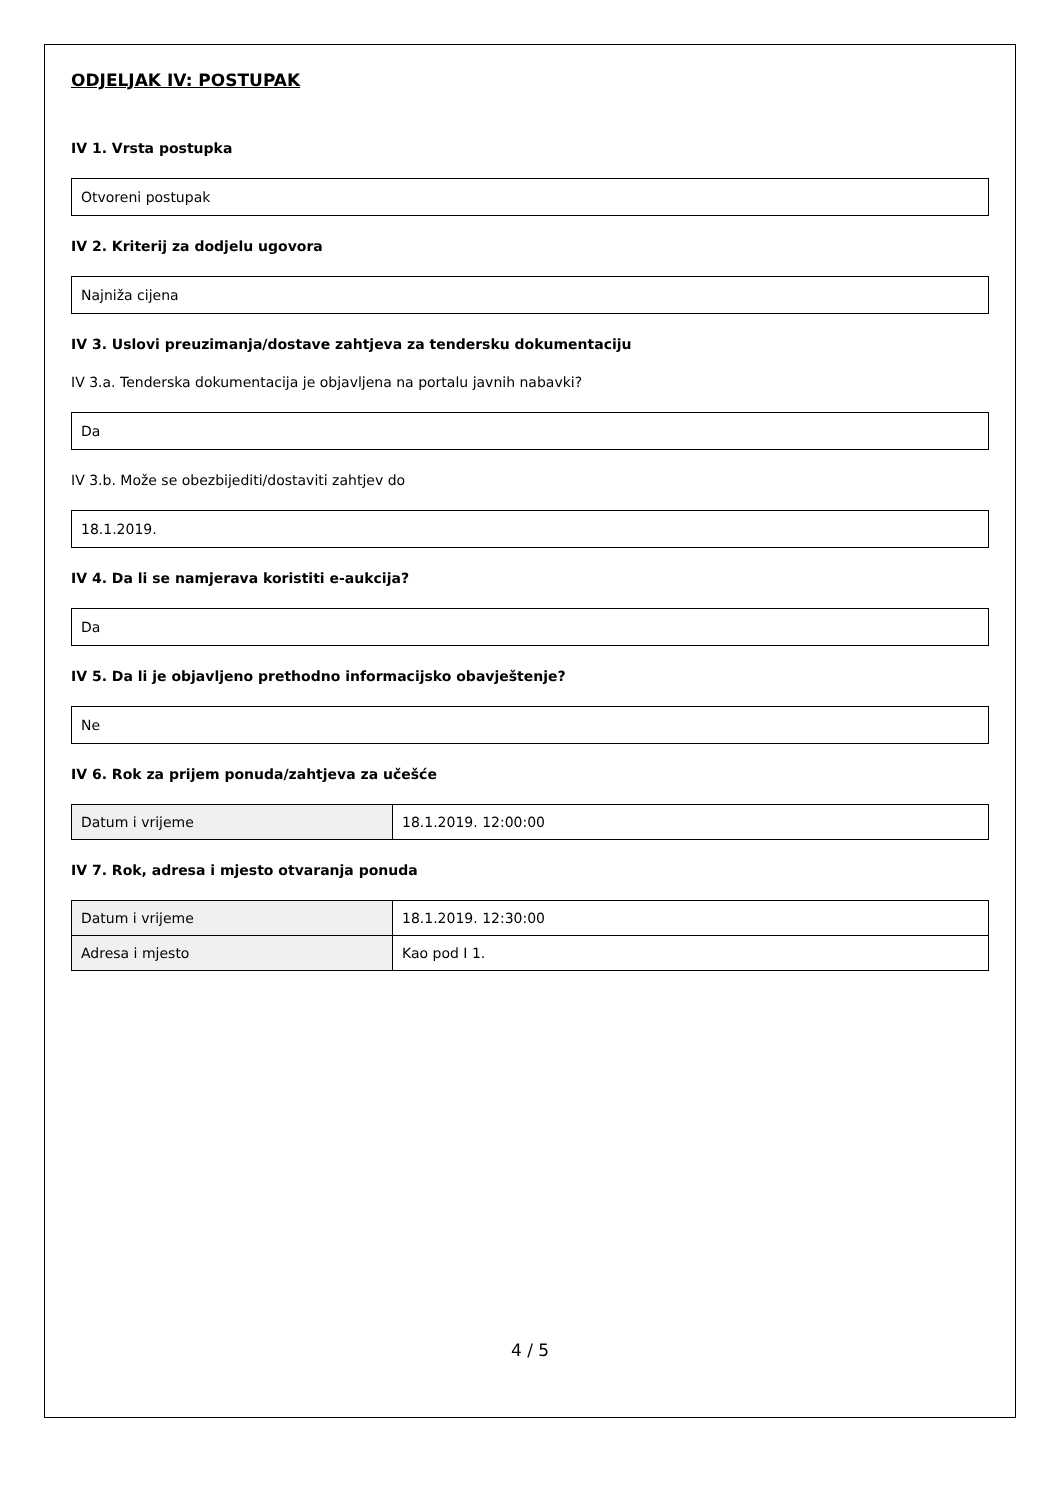ODJELJAK IV: POSTUPAK
IV 1. Vrsta postupka
Otvoreni postupak
IV 2. Kriterij za dodjelu ugovora
Najniža cijena
IV 3. Uslovi preuzimanja/dostave zahtjeva za tendersku dokumentaciju
IV 3.a. Tenderska dokumentacija je objavljena na portalu javnih nabavki?
Da
IV 3.b. Može se obezbijediti/dostaviti zahtjev do
18.1.2019.
IV 4. Da li se namjerava koristiti e-aukcija?
Da
IV 5. Da li je objavljeno prethodno informacijsko obavještenje?
Ne
IV 6. Rok za prijem ponuda/zahtjeva za učešće
| Datum i vrijeme | 18.1.2019. 12:00:00 |
IV 7. Rok, adresa i mjesto otvaranja ponuda
| Datum i vrijeme | 18.1.2019. 12:30:00 |
| Adresa i mjesto | Kao pod I 1. |
4 / 5